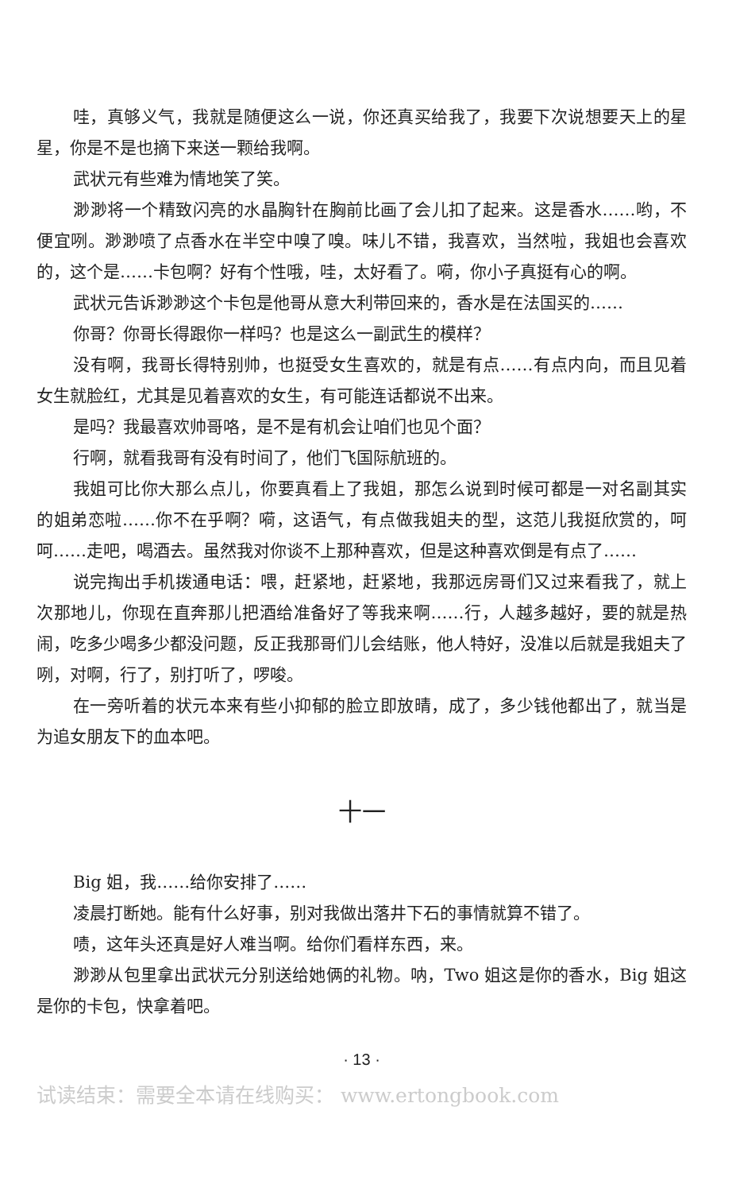哇，真够义气，我就是随便这么一说，你还真买给我了，我要下次说想要天上的星星，你是不是也摘下来送一颗给我啊。
武状元有些难为情地笑了笑。
渺渺将一个精致闪亮的水晶胸针在胸前比画了会儿扣了起来。这是香水……哟，不便宜咧。渺渺喷了点香水在半空中嗅了嗅。味儿不错，我喜欢，当然啦，我姐也会喜欢的，这个是……卡包啊？好有个性哦，哇，太好看了。嗬，你小子真挺有心的啊。
武状元告诉渺渺这个卡包是他哥从意大利带回来的，香水是在法国买的……
你哥？你哥长得跟你一样吗？也是这么一副武生的模样？
没有啊，我哥长得特别帅，也挺受女生喜欢的，就是有点……有点内向，而且见着女生就脸红，尤其是见着喜欢的女生，有可能连话都说不出来。
是吗？我最喜欢帅哥咯，是不是有机会让咱们也见个面？
行啊，就看我哥有没有时间了，他们飞国际航班的。
我姐可比你大那么点儿，你要真看上了我姐，那怎么说到时候可都是一对名副其实的姐弟恋啦……你不在乎啊？嗬，这语气，有点做我姐夫的型，这范儿我挺欣赏的，呵呵……走吧，喝酒去。虽然我对你谈不上那种喜欢，但是这种喜欢倒是有点了……
说完掏出手机拨通电话：喂，赶紧地，赶紧地，我那远房哥们又过来看我了，就上次那地儿，你现在直奔那儿把酒给准备好了等我来啊……行，人越多越好，要的就是热闹，吃多少喝多少都没问题，反正我那哥们儿会结账，他人特好，没准以后就是我姐夫了咧，对啊，行了，别打听了，啰唆。
在一旁听着的状元本来有些小抑郁的脸立即放晴，成了，多少钱他都出了，就当是为追女朋友下的血本吧。
十一
Big 姐，我……给你安排了……
凌晨打断她。能有什么好事，别对我做出落井下石的事情就算不错了。
啧，这年头还真是好人难当啊。给你们看样东西，来。
渺渺从包里拿出武状元分别送给她俩的礼物。呐，Two 姐这是你的香水，Big 姐这是你的卡包，快拿着吧。
· 13 ·
试读结束：需要全本请在线购买： www.ertongbook.com